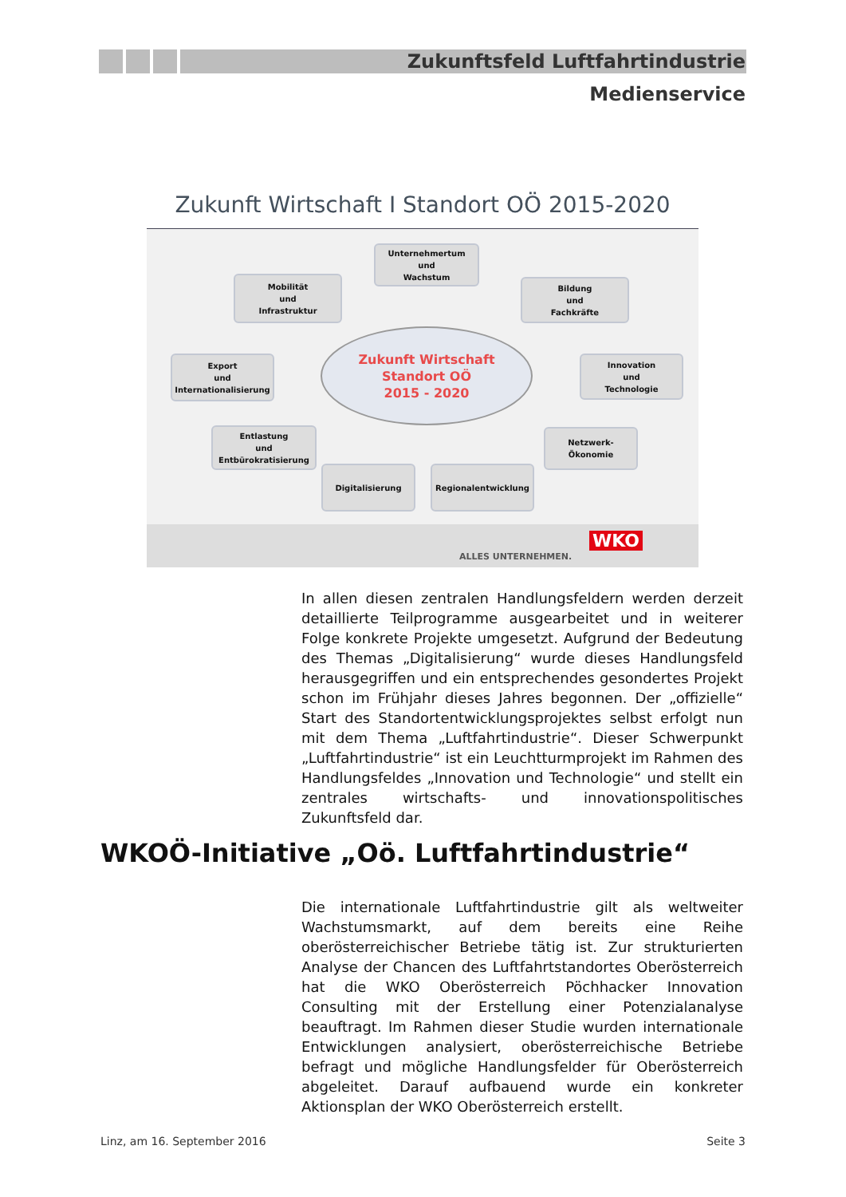Zukunftsfeld Luftfahrtindustrie
Medienservice
Zukunft Wirtschaft I Standort OÖ 2015-2020
Unternehmertum
und
Wachstum
Mobilität
und
Infrastruktur
Bildung
und
Fachkräfte
Export
und
Internationalisierung
Zukunft Wirtschaft
Standort OÖ
2015 - 2020
Innovation
und
Technologie
Entlastung
und
Entbürokratisierung
Netzwerk-
Ökonomie
Digitalisierung Regionalentwicklung
ALLES UNTERNEHMEN.
WKO
In allen diesen zentralen Handlungsfeldern werden derzeit detaillierte Teilprogramme ausgearbeitet und in weiterer Folge konkrete Projekte umgesetzt. Aufgrund der Bedeutung des Themas „Digitalisierung“ wurde dieses Handlungsfeld herausgegriffen und ein entsprechendes gesondertes Projekt schon im Frühjahr dieses Jahres begonnen. Der „offizielle“ Start des Standortentwicklungsprojektes selbst erfolgt nun mit dem Thema „Luftfahrtindustrie“. Dieser Schwerpunkt „Luftfahrtindustrie“ ist ein Leuchtturmprojekt im Rahmen des Handlungsfeldes „Innovation und Technologie“ und stellt ein zentrales wirtschafts- und innovationspolitisches Zukunftsfeld dar.
WKOÖ-Initiative „Oö. Luftfahrtindustrie“
Die internationale Luftfahrtindustrie gilt als weltweiter Wachstumsmarkt, auf dem bereits eine Reihe oberösterreichischer Betriebe tätig ist. Zur strukturierten Analyse der Chancen des Luftfahrtstandortes Oberösterreich hat die WKO Oberösterreich Pöchhacker Innovation Consulting mit der Erstellung einer Potenzialanalyse beauftragt. Im Rahmen dieser Studie wurden internationale Entwicklungen analysiert, oberösterreichische Betriebe befragt und mögliche Handlungsfelder für Oberösterreich abgeleitet. Darauf aufbauend wurde ein konkreter Aktionsplan der WKO Oberösterreich erstellt.
Linz, am 16. September 2016 Seite 3